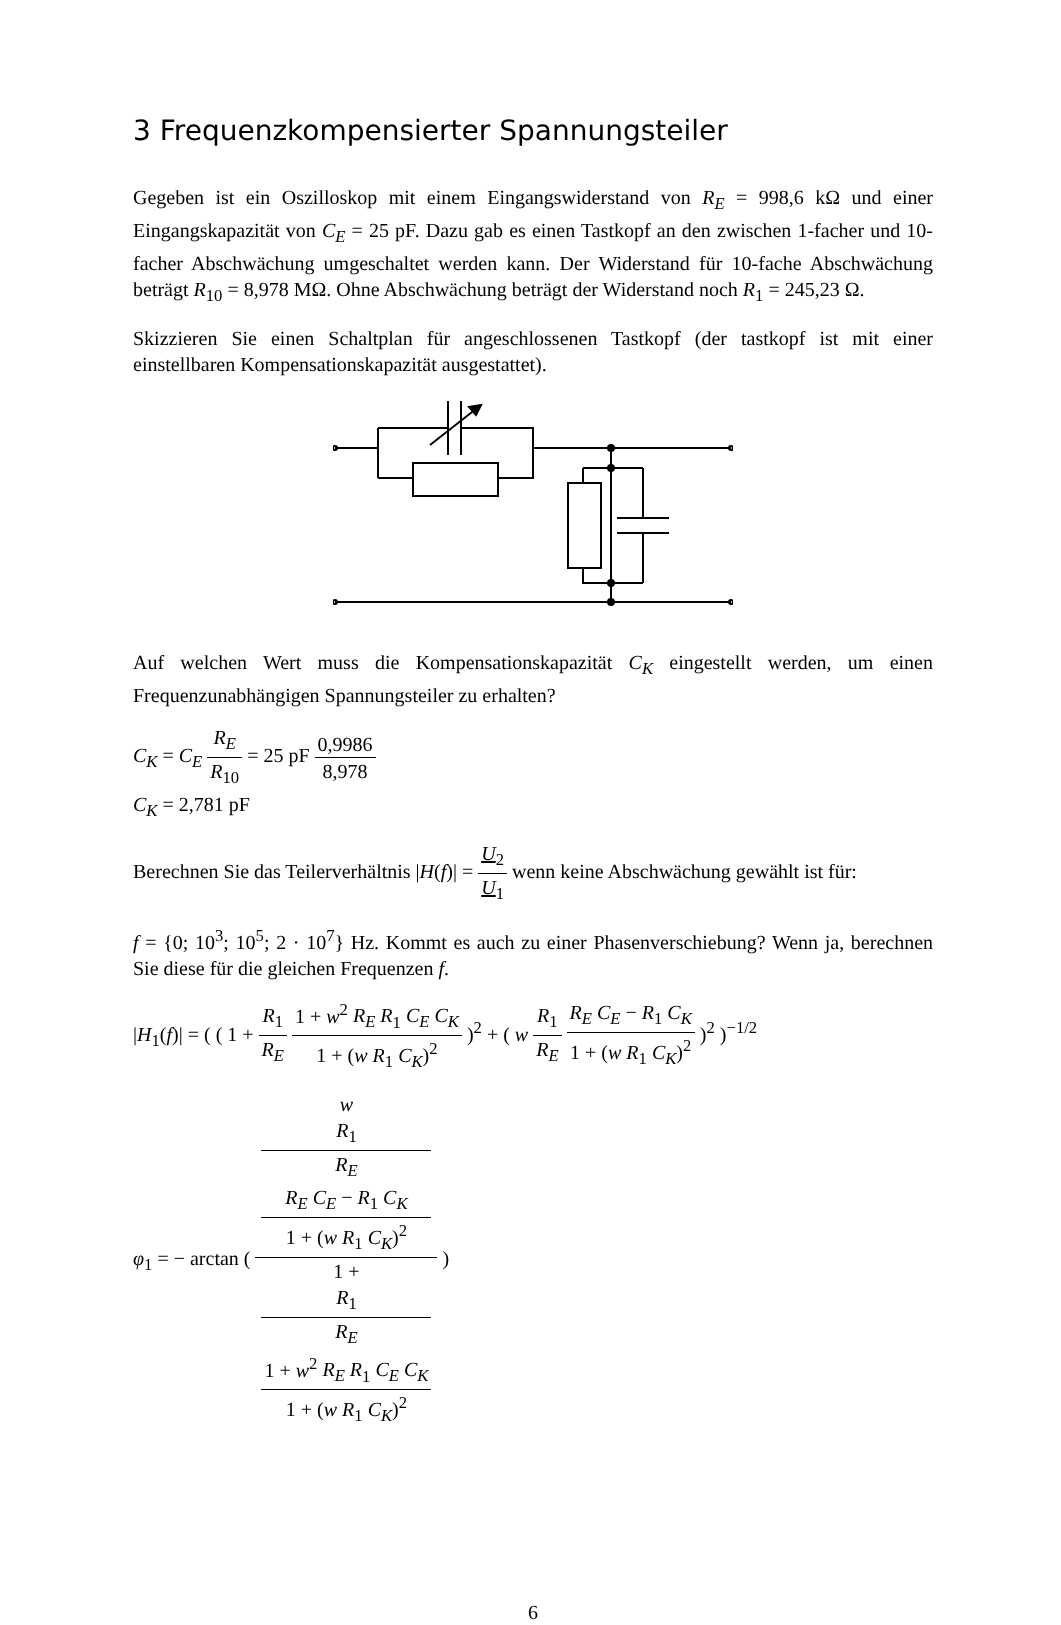3 Frequenzkompensierter Spannungsteiler
Gegeben ist ein Oszilloskop mit einem Eingangswiderstand von R<sub>E</sub> = 998,6 kΩ und einer Eingangskapazität von C<sub>E</sub> = 25 pF. Dazu gab es einen Tastkopf an den zwischen 1-facher und 10-facher Abschwächung umgeschaltet werden kann. Der Widerstand für 10-fache Abschwächung beträgt R<sub>10</sub> = 8,978 MΩ. Ohne Abschwächung beträgt der Widerstand noch R<sub>1</sub> = 245,23 Ω.
Skizzieren Sie einen Schaltplan für angeschlossenen Tastkopf (der tastkopf ist mit einer einstellbaren Kompensationskapazität ausgestattet).
Auf welchen Wert muss die Kompensationskapazität C<sub>K</sub> eingestellt werden, um einen Frequenzunabhängigen Spannungsteiler zu erhalten?
C<sub>K</sub> = C<sub>E</sub> R<sub>E</sub> R<sub>10</sub> = 25 pF 0,9986 8,978
C<sub>K</sub> = 2,781 pF
Berechnen Sie das Teilerverhältnis |H(f)| = U<sub>2</sub> U<sub>1</sub> wenn keine Abschwächung gewählt ist für:
f = {0; 10<sup>3</sup>; 10<sup>5</sup>; 2 · 10<sup>7</sup>} Hz. Kommt es auch zu einer Phasenverschiebung? Wenn ja, berechnen Sie diese für die gleichen Frequenzen f.
|H<sub>1</sub>(f)| = ( ( 1 + R<sub>1</sub> R<sub>E</sub> 1 + w<sup>2</sup> R<sub>E</sub> R<sub>1</sub> C<sub>E</sub> C<sub>K</sub> 1 + (w R<sub>1</sub> C<sub>K</sub>)<sup>2</sup> )<sup>2</sup> + ( w R<sub>1</sub> R<sub>E</sub> R<sub>E</sub> C<sub>E</sub> − R<sub>1</sub> C<sub>K</sub> 1 + (w R<sub>1</sub> C<sub>K</sub>)<sup>2</sup> )<sup>2</sup> )<sup>−1/2</sup>
φ<sub>1</sub> = − arctan ( w
R<sub>1</sub>
R<sub>E</sub>
R<sub>E</sub> C<sub>E</sub> − R<sub>1</sub> C<sub>K</sub>
1 + (w R<sub>1</sub> C<sub>K</sub>)<sup>2</sup> 1 +
R<sub>1</sub>
R<sub>E</sub>
1 + w<sup>2</sup> R<sub>E</sub> R<sub>1</sub> C<sub>E</sub> C<sub>K</sub>
1 + (w R<sub>1</sub> C<sub>K</sub>)<sup>2</sup> )
6